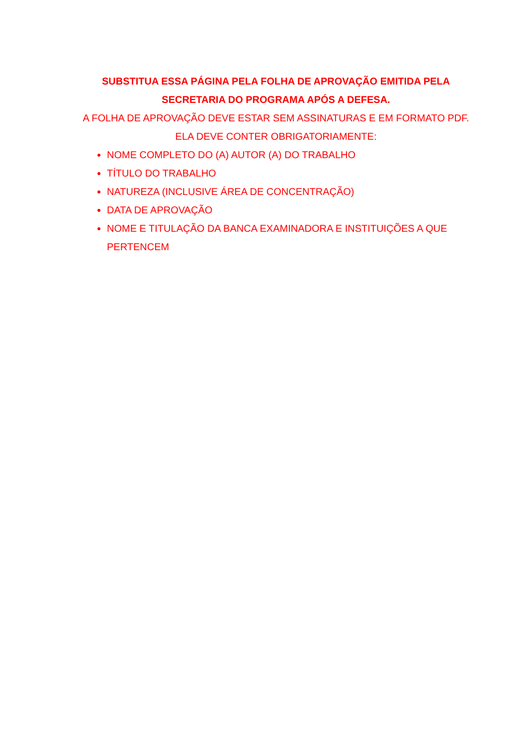SUBSTITUA ESSA PÁGINA PELA FOLHA DE APROVAÇÃO EMITIDA PELA SECRETARIA DO PROGRAMA APÓS A DEFESA.
A FOLHA DE APROVAÇÃO DEVE ESTAR SEM ASSINATURAS E EM FORMATO PDF. ELA DEVE CONTER OBRIGATORIAMENTE:
NOME COMPLETO DO (A) AUTOR (A) DO TRABALHO
TÍTULO DO TRABALHO
NATUREZA (INCLUSIVE ÁREA DE CONCENTRAÇÃO)
DATA DE APROVAÇÃO
NOME E TITULAÇÃO DA BANCA EXAMINADORA E INSTITUIÇÕES A QUE PERTENCEM